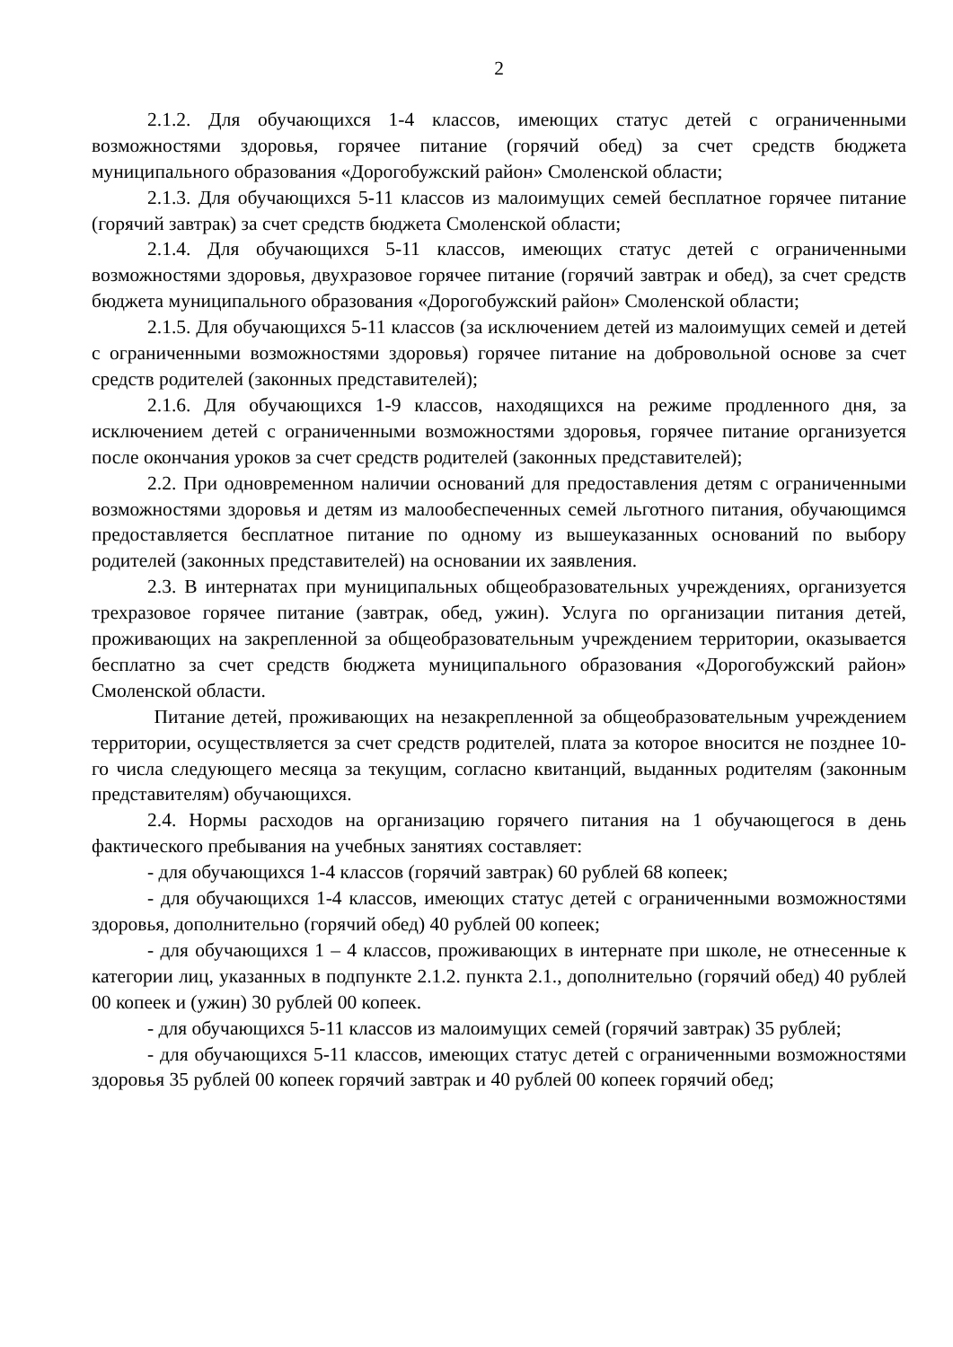2
2.1.2. Для обучающихся 1-4 классов, имеющих статус детей с ограниченными возможностями здоровья, горячее питание (горячий обед) за счет средств бюджета муниципального образования «Дорогобужский район» Смоленской области;
2.1.3. Для обучающихся 5-11 классов из малоимущих семей бесплатное горячее питание (горячий завтрак) за счет средств бюджета Смоленской области;
2.1.4. Для обучающихся 5-11 классов, имеющих статус детей с ограниченными возможностями здоровья, двухразовое горячее питание (горячий завтрак и обед), за счет средств бюджета муниципального образования «Дорогобужский район» Смоленской области;
2.1.5. Для обучающихся 5-11 классов (за исключением детей из малоимущих семей и детей с ограниченными возможностями здоровья) горячее питание на добровольной основе за счет средств родителей (законных представителей);
2.1.6. Для обучающихся 1-9 классов, находящихся на режиме продленного дня, за исключением детей с ограниченными возможностями здоровья, горячее питание организуется после окончания уроков за счет средств родителей (законных представителей);
2.2. При одновременном наличии оснований для предоставления детям с ограниченными возможностями здоровья и детям из малообеспеченных семей льготного питания, обучающимся предоставляется бесплатное питание по одному из вышеуказанных оснований по выбору родителей (законных представителей) на основании их заявления.
2.3. В интернатах при муниципальных общеобразовательных учреждениях, организуется трехразовое горячее питание (завтрак, обед, ужин). Услуга по организации питания детей, проживающих на закрепленной за общеобразовательным учреждением территории, оказывается бесплатно за счет средств бюджета муниципального образования «Дорогобужский район» Смоленской области.
Питание детей, проживающих на незакрепленной за общеобразовательным учреждением территории, осуществляется за счет средств родителей, плата за которое вносится не позднее 10-го числа следующего месяца за текущим, согласно квитанций, выданных родителям (законным представителям) обучающихся.
2.4. Нормы расходов на организацию горячего питания на 1 обучающегося в день фактического пребывания на учебных занятиях составляет:
- для обучающихся 1-4 классов (горячий завтрак) 60 рублей 68 копеек;
- для обучающихся 1-4 классов, имеющих статус детей с ограниченными возможностями здоровья, дополнительно (горячий обед) 40 рублей 00 копеек;
- для обучающихся 1 – 4 классов, проживающих в интернате при школе, не отнесенные к категории лиц, указанных в подпункте 2.1.2. пункта 2.1., дополнительно (горячий обед) 40 рублей 00 копеек и (ужин) 30 рублей 00 копеек.
- для обучающихся 5-11 классов из малоимущих семей (горячий завтрак) 35 рублей;
- для обучающихся 5-11 классов, имеющих статус детей с ограниченными возможностями здоровья 35 рублей 00 копеек горячий завтрак и 40 рублей 00 копеек горячий обед;